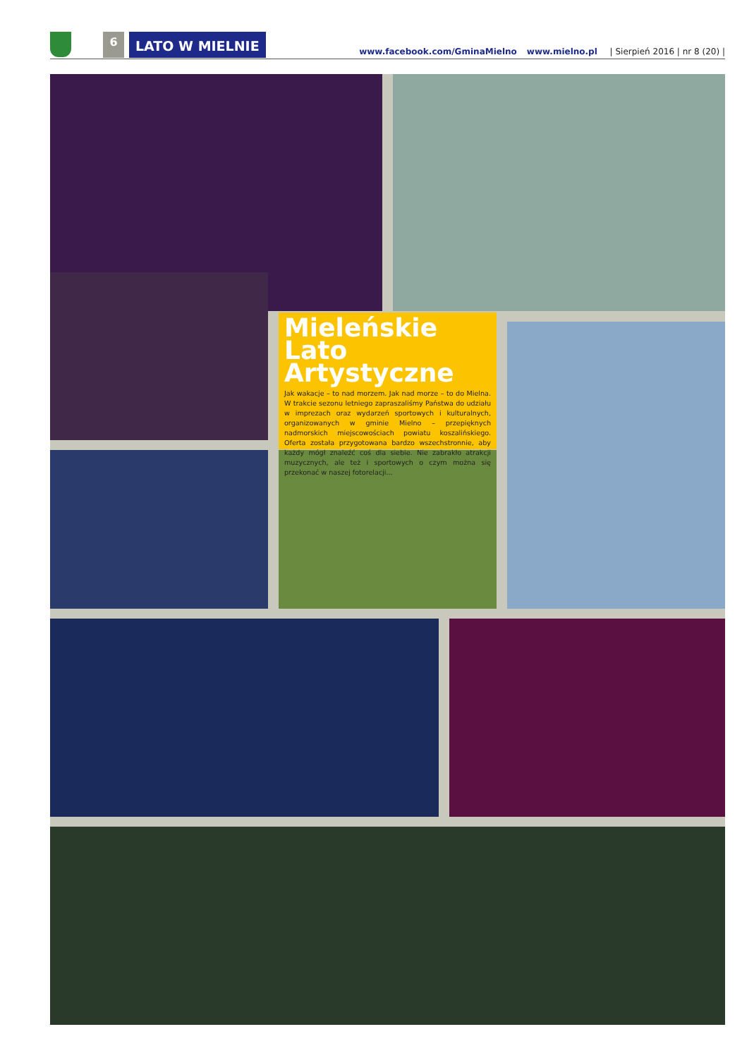6 LATO W MIELNIE
www.facebook.com/GminaMielno www.mielno.pl | Sierpień 2016 | nr 8 (20) |
Mieleńskie Lato Artystyczne
Jak wakacje – to nad morzem. Jak nad morze – to do Mielna. W trakcie sezonu letniego zapraszaliśmy Państwa do udziału w imprezach oraz wydarzeń sportowych i kulturalnych, organizowanych w gminie Mielno – przepięknych nadmorskich miejscowościach powiatu koszalińskiego. Oferta została przygotowana bardzo wszechstronnie, aby każdy mógł znaleźć coś dla siebie. Nie zabrakło atrakcji muzycznych, ale też i sportowych o czym można się przekonać w naszej fotorelacji...